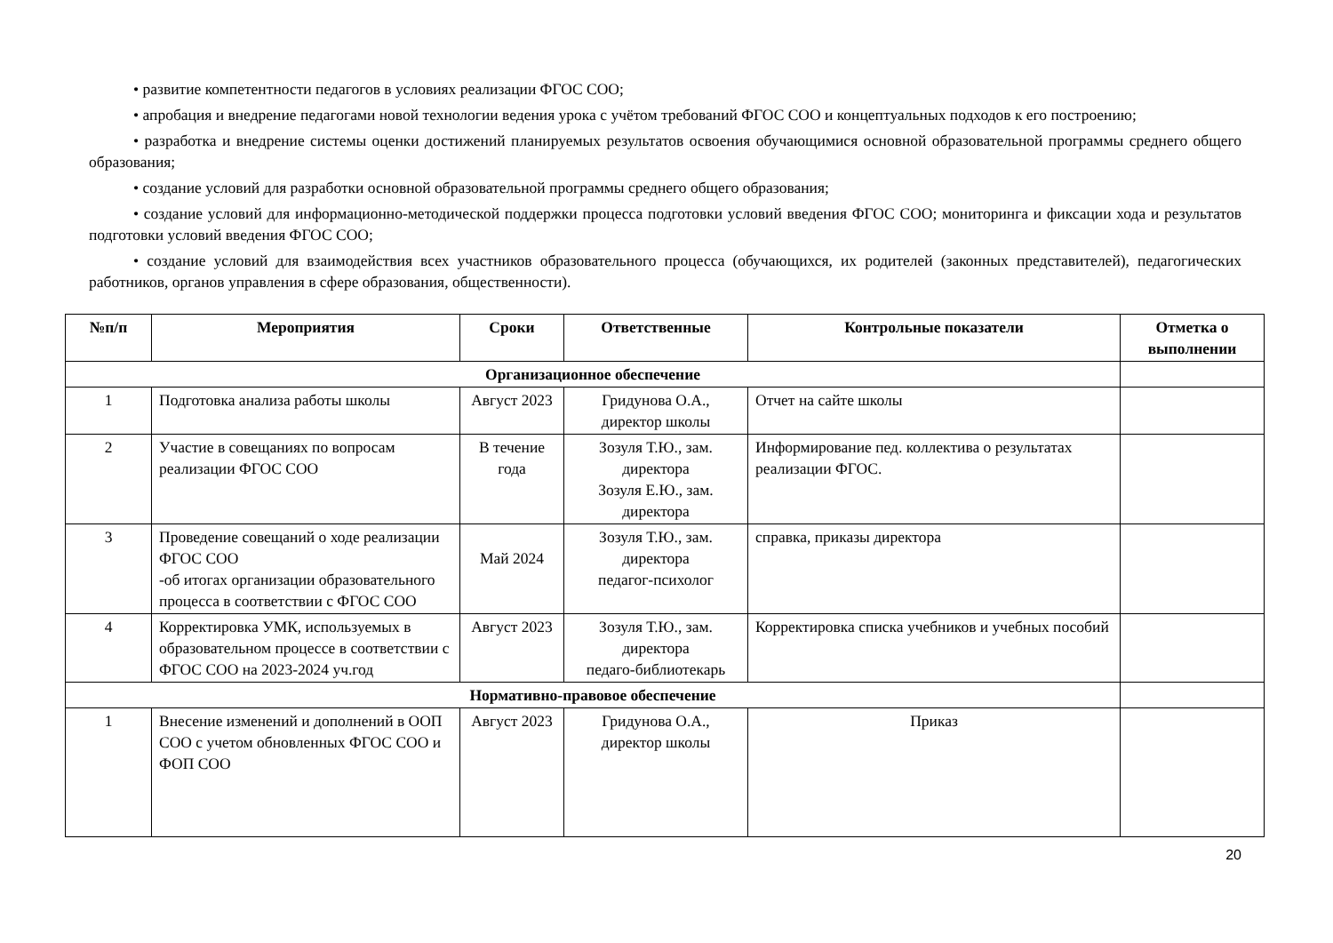• развитие компетентности педагогов в условиях реализации ФГОС СОО;
• апробация и внедрение педагогами новой технологии ведения урока с учётом требований ФГОС СОО и концептуальных подходов к его построению;
• разработка и внедрение системы оценки достижений планируемых результатов освоения обучающимися основной образовательной программы среднего общего образования;
• создание условий для разработки основной образовательной программы среднего общего образования;
• создание условий для информационно-методической поддержки процесса подготовки условий введения ФГОС СОО; мониторинга и фиксации хода и результатов подготовки условий введения ФГОС СОО;
• создание условий для взаимодействия всех участников образовательного процесса (обучающихся, их родителей (законных представителей), педагогических работников, органов управления в сфере образования, общественности).
| №п/п | Мероприятия | Сроки | Ответственные | Контрольные показатели | Отметка о выполнении |
| --- | --- | --- | --- | --- | --- |
| Организационное обеспечение | | | | | |
| 1 | Подготовка анализа работы школы | Август 2023 | Гридунова О.А., директор школы | Отчет на сайте школы | |
| 2 | Участие в совещаниях по вопросам реализации ФГОС СОО | В течение года | Зозуля Т.Ю., зам. директора Зозуля Е.Ю., зам. директора | Информирование пед. коллектива о результатах реализации ФГОС. | |
| 3 | Проведение совещаний о ходе реализации ФГОС СОО -об итогах организации образовательного процесса в соответствии с ФГОС СОО | Май 2024 | Зозуля Т.Ю., зам. директора педагог-психолог | справка, приказы директора | |
| 4 | Корректировка УМК, используемых в образовательном процессе в соответствии с ФГОС СОО на 2023-2024 уч.год | Август 2023 | Зозуля Т.Ю., зам. директора педаго-библиотекарь | Корректировка списка учебников и учебных пособий | |
| Нормативно-правовое обеспечение | | | | | |
| 1 | Внесение изменений и дополнений в ООП СОО с учетом обновленных ФГОС СОО и ФОП СОО | Август 2023 | Гридунова О.А., директор школы | Приказ | |
20